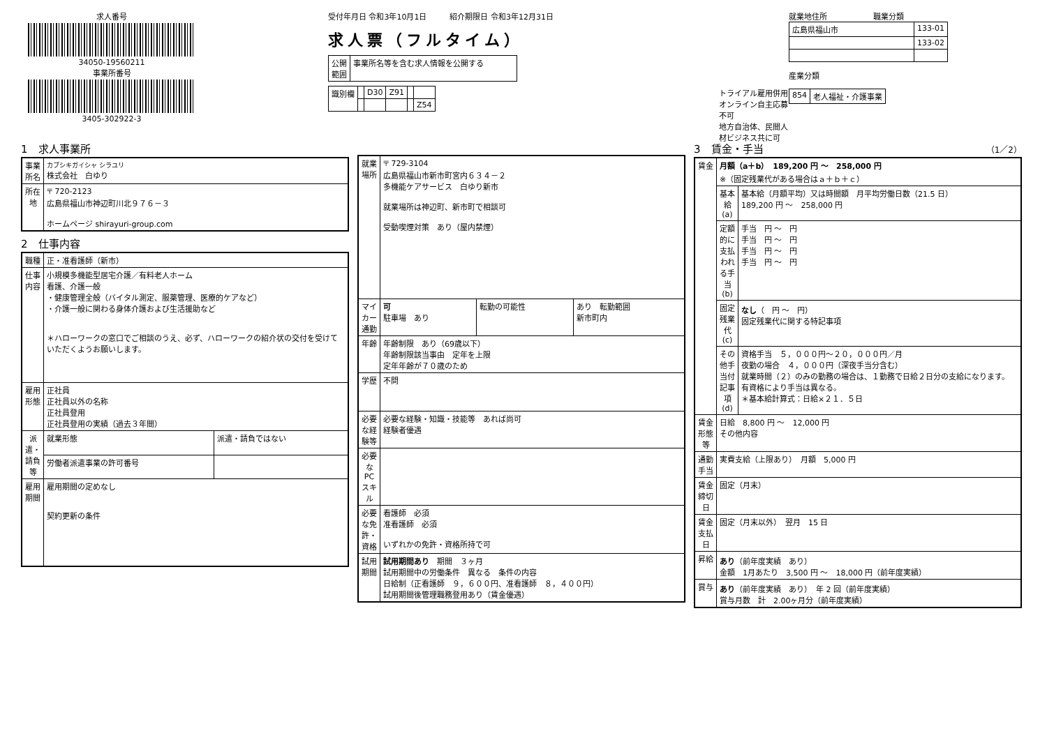求人番号
34050-19560211
事業所番号
3405-302922-3
受付年月日 令和3年10月1日　　　紹介期限日 令和3年12月31日
求人票（フルタイム）
| 公開 範囲 | 事業所名等を含む求人情報を公開する |
| 識別欄 | | D30 | Z91 | | |
| | | | | | Z54 |
トライアル雇用併用
オンライン自主応募不可
地方自治体、民間人材ビジネス共に可
就業地住所　　　　　　職業分類
| 広島県福山市 | 133-01 |
| | 133-02 |
産業分類
| 854 | 老人福祉・介護事業 |
1　求人事業所
| 事業所名 | カブシキガイシャ シラユリ 株式会社 白ゆり |
| 所在地 | 〒 720-2123 広島県福山市神辺町川北９７６－３ ホームページ shirayuri-group.com |
2　仕事内容
| 職種 | 正・准看護師（新市） | |
| 仕事内容 | 小規模多機能型居宅介護／有料老人ホーム 看護、介護一般 ・健康管理全般（バイタル測定、服薬管理、医療的ケアなど） ・介護一般に関わる身体介護および生活援助など ＊ハローワークの窓口でご相談のうえ、必ず、ハローワークの紹介状の交付を受けていただくようお願いします。 | |
| 雇用形態 | 正社員 正社員以外の名称 正社員登用 正社員登用の実績（過去３年間） | |
| 派遣・請負等 | 就業形態 | 派遣・請負ではない |
| | 労働者派遣事業の許可番号 | |
| 雇用期間 | 雇用期間の定めなし 契約更新の条件 | |
| 就業場所 | 〒 729-3104 広島県福山市新市町宮内６３４－２ 多機能ケアサービス 白ゆり新市 就業場所は神辺町、新市町で相談可 受動喫煙対策 あり（屋内禁煙） | | |
| マイカー通勤 | 可 駐車場 あり | 転勤の可能性 | あり 転勤範囲 新市町内 |
| 年齢 | 年齢制限 あり（69歳以下） 年齢制限該当事由 定年を上限 定年年齢が７０歳のため | | |
| 学歴 | 不問 | | |
| 必要な経験等 | 必要な経験・知識・技能等 あれば尚可 経験者優遇 | | |
| 必要なPCスキル | | | |
| 必要な免許・資格 | 看護師 必須 准看護師 必須 いずれかの免許・資格所持で可 | | |
| 試用期間 | 試用期間あり 期間 ３ヶ月 試用期間中の労働条件 異なる 条件の内容 日給制（正看護師 ９，６００円、准看護師 ８，４００円） 試用期間後管理職務登用あり（賃金優遇） | | |
3　賃金・手当 （1／2）
| 賃金 | 月額（a＋b） 189,200 円 〜 258,000 円 ※（固定残業代がある場合はａ＋ｂ＋ｃ） | |
| | 基本給(a) | 基本給（月額平均）又は時間額 月平均労働日数（21.5 日） 189,200 円 〜 258,000 円 |
| | 定額的に支払われる手当(b) | 手当 円 〜 円 手当 円 〜 円 手当 円 〜 円 手当 円 〜 円 |
| | 固定残業代(c) | なし （ 円 〜 円） 固定残業代に関する特記事項 |
| | その他手当付記事項(d) | 資格手当 ５，０００円～２０，０００円／月 夜勤の場合 ４，０００円（深夜手当分含む） 就業時間（２）のみの勤務の場合は、１勤務で日給２日分の支給になります。 有資格により手当は異なる。 ＊基本給計算式：日給×２１．５日 |
| 賃金形態等 | 日給 8,800 円 〜 12,000 円 その他内容 | |
| 通勤手当 | 実費支給（上限あり） 月額 5,000 円 | |
| 賃金締切日 | 固定（月末） | |
| 賃金支払日 | 固定（月末以外） 翌月 15 日 | |
| 昇給 | あり （前年度実績 あり） 金額 1月あたり 3,500 円 〜 18,000 円（前年度実績） | |
| 賞与 | あり （前年度実績 あり） 年 2 回（前年度実績） 賞与月数 計 2.00ヶ月分（前年度実績） | |